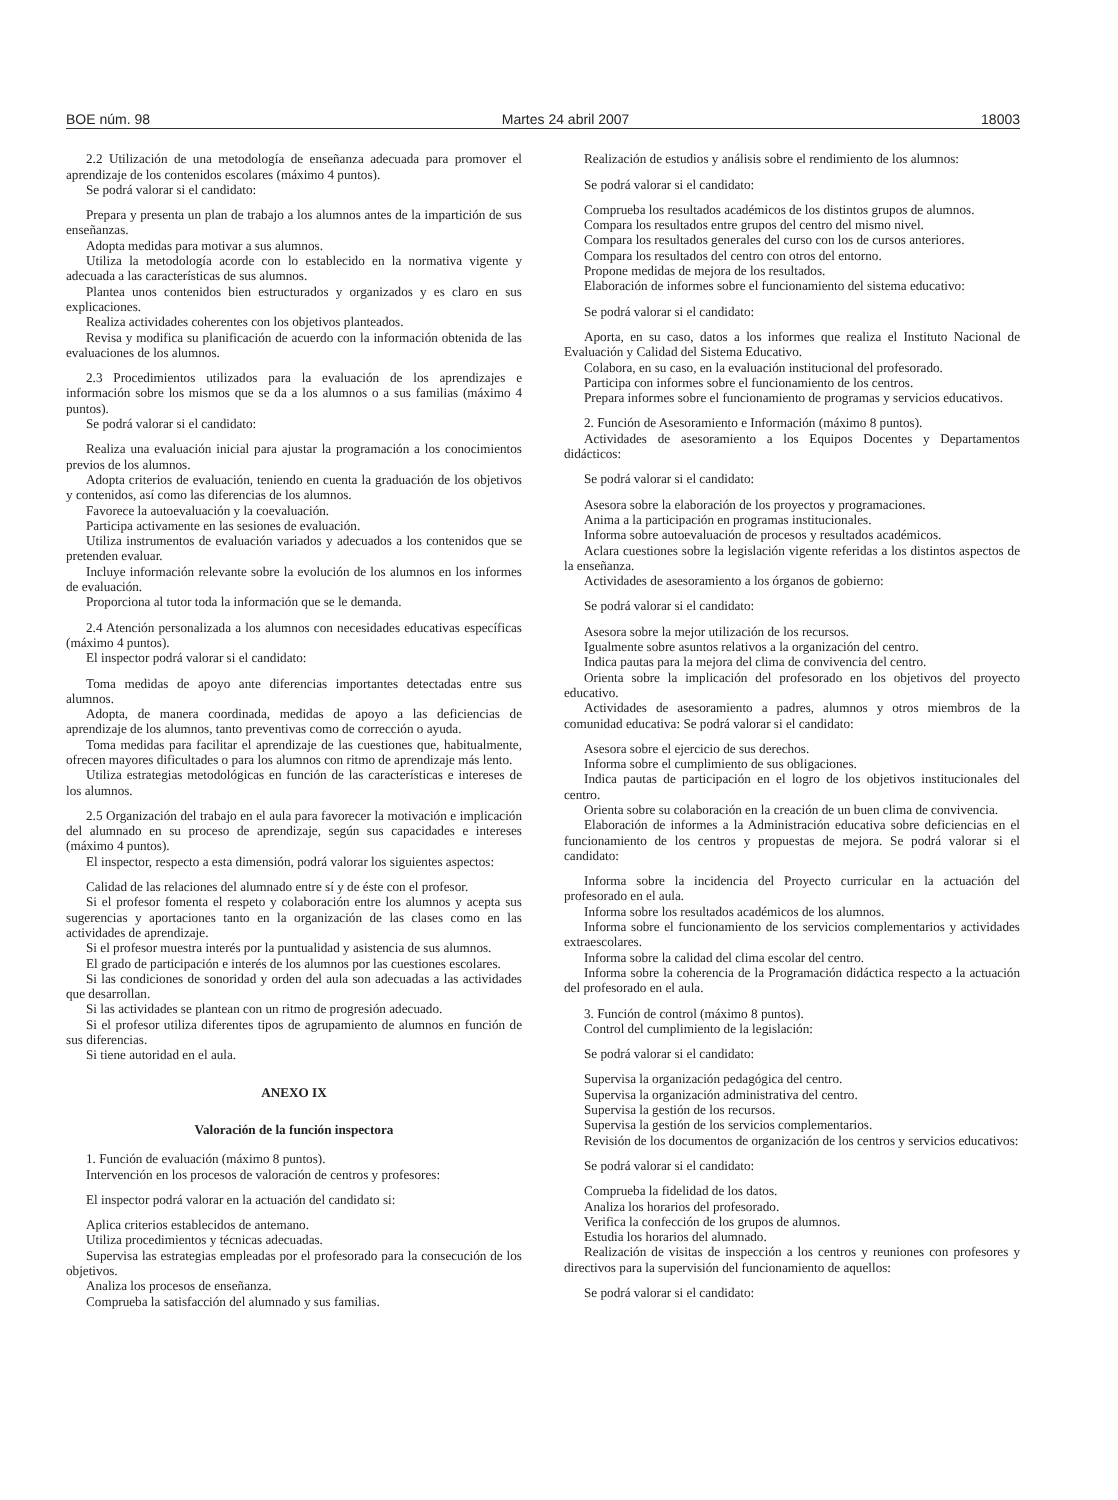BOE núm. 98 Martes 24 abril 2007 18003
2.2 Utilización de una metodología de enseñanza adecuada para promover el aprendizaje de los contenidos escolares (máximo 4 puntos).
Se podrá valorar si el candidato:
Prepara y presenta un plan de trabajo a los alumnos antes de la impartición de sus enseñanzas.
Adopta medidas para motivar a sus alumnos.
Utiliza la metodología acorde con lo establecido en la normativa vigente y adecuada a las características de sus alumnos.
Plantea unos contenidos bien estructurados y organizados y es claro en sus explicaciones.
Realiza actividades coherentes con los objetivos planteados.
Revisa y modifica su planificación de acuerdo con la información obtenida de las evaluaciones de los alumnos.
2.3 Procedimientos utilizados para la evaluación de los aprendizajes e información sobre los mismos que se da a los alumnos o a sus familias (máximo 4 puntos).
Se podrá valorar si el candidato:
Realiza una evaluación inicial para ajustar la programación a los conocimientos previos de los alumnos.
Adopta criterios de evaluación, teniendo en cuenta la graduación de los objetivos y contenidos, así como las diferencias de los alumnos.
Favorece la autoevaluación y la coevaluación.
Participa activamente en las sesiones de evaluación.
Utiliza instrumentos de evaluación variados y adecuados a los contenidos que se pretenden evaluar.
Incluye información relevante sobre la evolución de los alumnos en los informes de evaluación.
Proporciona al tutor toda la información que se le demanda.
2.4 Atención personalizada a los alumnos con necesidades educativas específicas (máximo 4 puntos).
El inspector podrá valorar si el candidato:
Toma medidas de apoyo ante diferencias importantes detectadas entre sus alumnos.
Adopta, de manera coordinada, medidas de apoyo a las deficiencias de aprendizaje de los alumnos, tanto preventivas como de corrección o ayuda.
Toma medidas para facilitar el aprendizaje de las cuestiones que, habitualmente, ofrecen mayores dificultades o para los alumnos con ritmo de aprendizaje más lento.
Utiliza estrategias metodológicas en función de las características e intereses de los alumnos.
2.5 Organización del trabajo en el aula para favorecer la motivación e implicación del alumnado en su proceso de aprendizaje, según sus capacidades e intereses (máximo 4 puntos).
El inspector, respecto a esta dimensión, podrá valorar los siguientes aspectos:
Calidad de las relaciones del alumnado entre sí y de éste con el profesor.
Si el profesor fomenta el respeto y colaboración entre los alumnos y acepta sus sugerencias y aportaciones tanto en la organización de las clases como en las actividades de aprendizaje.
Si el profesor muestra interés por la puntualidad y asistencia de sus alumnos.
El grado de participación e interés de los alumnos por las cuestiones escolares.
Si las condiciones de sonoridad y orden del aula son adecuadas a las actividades que desarrollan.
Si las actividades se plantean con un ritmo de progresión adecuado.
Si el profesor utiliza diferentes tipos de agrupamiento de alumnos en función de sus diferencias.
Si tiene autoridad en el aula.
ANEXO IX
Valoración de la función inspectora
1. Función de evaluación (máximo 8 puntos).
Intervención en los procesos de valoración de centros y profesores:
El inspector podrá valorar en la actuación del candidato si:
Aplica criterios establecidos de antemano.
Utiliza procedimientos y técnicas adecuadas.
Supervisa las estrategias empleadas por el profesorado para la consecución de los objetivos.
Analiza los procesos de enseñanza.
Comprueba la satisfacción del alumnado y sus familias.
Realización de estudios y análisis sobre el rendimiento de los alumnos:
Se podrá valorar si el candidato:
Comprueba los resultados académicos de los distintos grupos de alumnos.
Compara los resultados entre grupos del centro del mismo nivel.
Compara los resultados generales del curso con los de cursos anteriores.
Compara los resultados del centro con otros del entorno.
Propone medidas de mejora de los resultados.
Elaboración de informes sobre el funcionamiento del sistema educativo:
Se podrá valorar si el candidato:
Aporta, en su caso, datos a los informes que realiza el Instituto Nacional de Evaluación y Calidad del Sistema Educativo.
Colabora, en su caso, en la evaluación institucional del profesorado.
Participa con informes sobre el funcionamiento de los centros.
Prepara informes sobre el funcionamiento de programas y servicios educativos.
2. Función de Asesoramiento e Información (máximo 8 puntos).
Actividades de asesoramiento a los Equipos Docentes y Departamentos didácticos:
Se podrá valorar si el candidato:
Asesora sobre la elaboración de los proyectos y programaciones.
Anima a la participación en programas institucionales.
Informa sobre autoevaluación de procesos y resultados académicos.
Aclara cuestiones sobre la legislación vigente referidas a los distintos aspectos de la enseñanza.
Actividades de asesoramiento a los órganos de gobierno:
Se podrá valorar si el candidato:
Asesora sobre la mejor utilización de los recursos.
Igualmente sobre asuntos relativos a la organización del centro.
Indica pautas para la mejora del clima de convivencia del centro.
Orienta sobre la implicación del profesorado en los objetivos del proyecto educativo.
Actividades de asesoramiento a padres, alumnos y otros miembros de la comunidad educativa: Se podrá valorar si el candidato:
Asesora sobre el ejercicio de sus derechos.
Informa sobre el cumplimiento de sus obligaciones.
Indica pautas de participación en el logro de los objetivos institucionales del centro.
Orienta sobre su colaboración en la creación de un buen clima de convivencia.
Elaboración de informes a la Administración educativa sobre deficiencias en el funcionamiento de los centros y propuestas de mejora. Se podrá valorar si el candidato:
Informa sobre la incidencia del Proyecto curricular en la actuación del profesorado en el aula.
Informa sobre los resultados académicos de los alumnos.
Informa sobre el funcionamiento de los servicios complementarios y actividades extraescolares.
Informa sobre la calidad del clima escolar del centro.
Informa sobre la coherencia de la Programación didáctica respecto a la actuación del profesorado en el aula.
3. Función de control (máximo 8 puntos).
Control del cumplimiento de la legislación:
Se podrá valorar si el candidato:
Supervisa la organización pedagógica del centro.
Supervisa la organización administrativa del centro.
Supervisa la gestión de los recursos.
Supervisa la gestión de los servicios complementarios.
Revisión de los documentos de organización de los centros y servicios educativos:
Se podrá valorar si el candidato:
Comprueba la fidelidad de los datos.
Analiza los horarios del profesorado.
Verifica la confección de los grupos de alumnos.
Estudia los horarios del alumnado.
Realización de visitas de inspección a los centros y reuniones con profesores y directivos para la supervisión del funcionamiento de aquellos:
Se podrá valorar si el candidato: